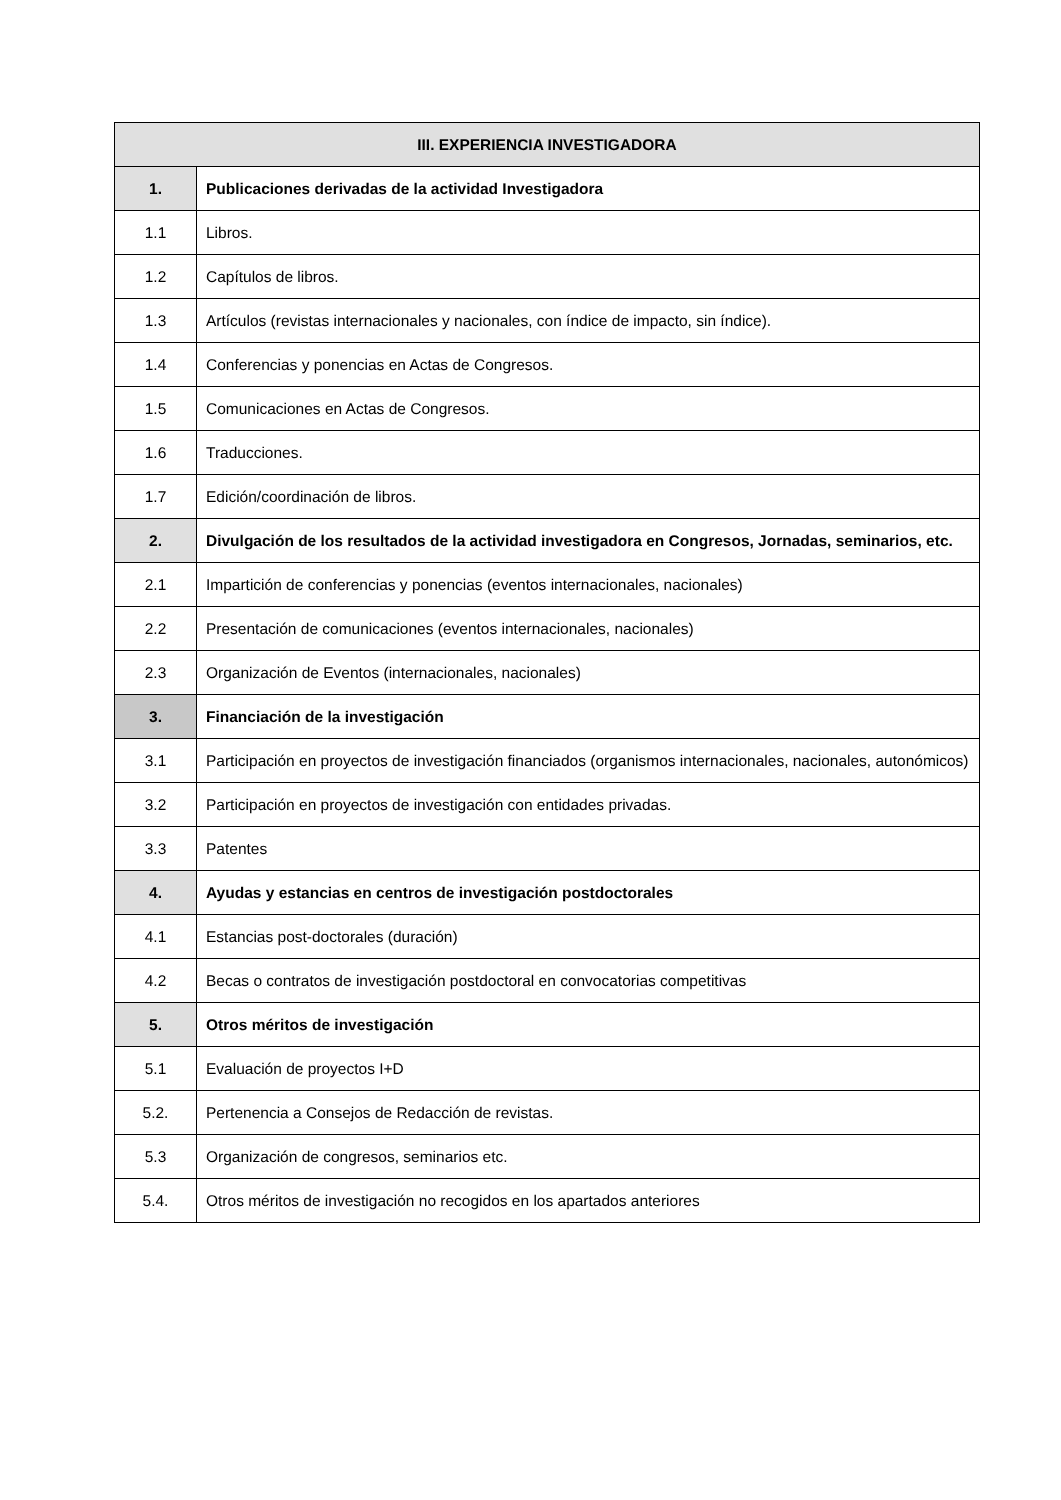| III. EXPERIENCIA INVESTIGADORA | |
| --- | --- |
| 1. | Publicaciones derivadas de la actividad Investigadora |
| 1.1 | Libros. |
| 1.2 | Capítulos de libros. |
| 1.3 | Artículos (revistas internacionales y nacionales, con índice de impacto, sin índice). |
| 1.4 | Conferencias y ponencias en Actas de Congresos. |
| 1.5 | Comunicaciones en Actas de Congresos. |
| 1.6 | Traducciones. |
| 1.7 | Edición/coordinación de libros. |
| 2. | Divulgación de los resultados de la actividad investigadora en Congresos, Jornadas, seminarios, etc. |
| 2.1 | Impartición de conferencias y ponencias (eventos internacionales, nacionales) |
| 2.2 | Presentación de comunicaciones (eventos internacionales, nacionales) |
| 2.3 | Organización de Eventos (internacionales, nacionales) |
| 3. | Financiación de la investigación |
| 3.1 | Participación en proyectos de investigación financiados (organismos internacionales, nacionales, autonómicos) |
| 3.2 | Participación en proyectos de investigación con entidades privadas. |
| 3.3 | Patentes |
| 4. | Ayudas y estancias en centros de investigación postdoctorales |
| 4.1 | Estancias post-doctorales (duración) |
| 4.2 | Becas o contratos de investigación postdoctoral en convocatorias competitivas |
| 5. | Otros méritos de investigación |
| 5.1 | Evaluación de proyectos I+D |
| 5.2. | Pertenencia a Consejos de Redacción de revistas. |
| 5.3 | Organización de congresos, seminarios etc. |
| 5.4. | Otros méritos de investigación no recogidos en los apartados anteriores |